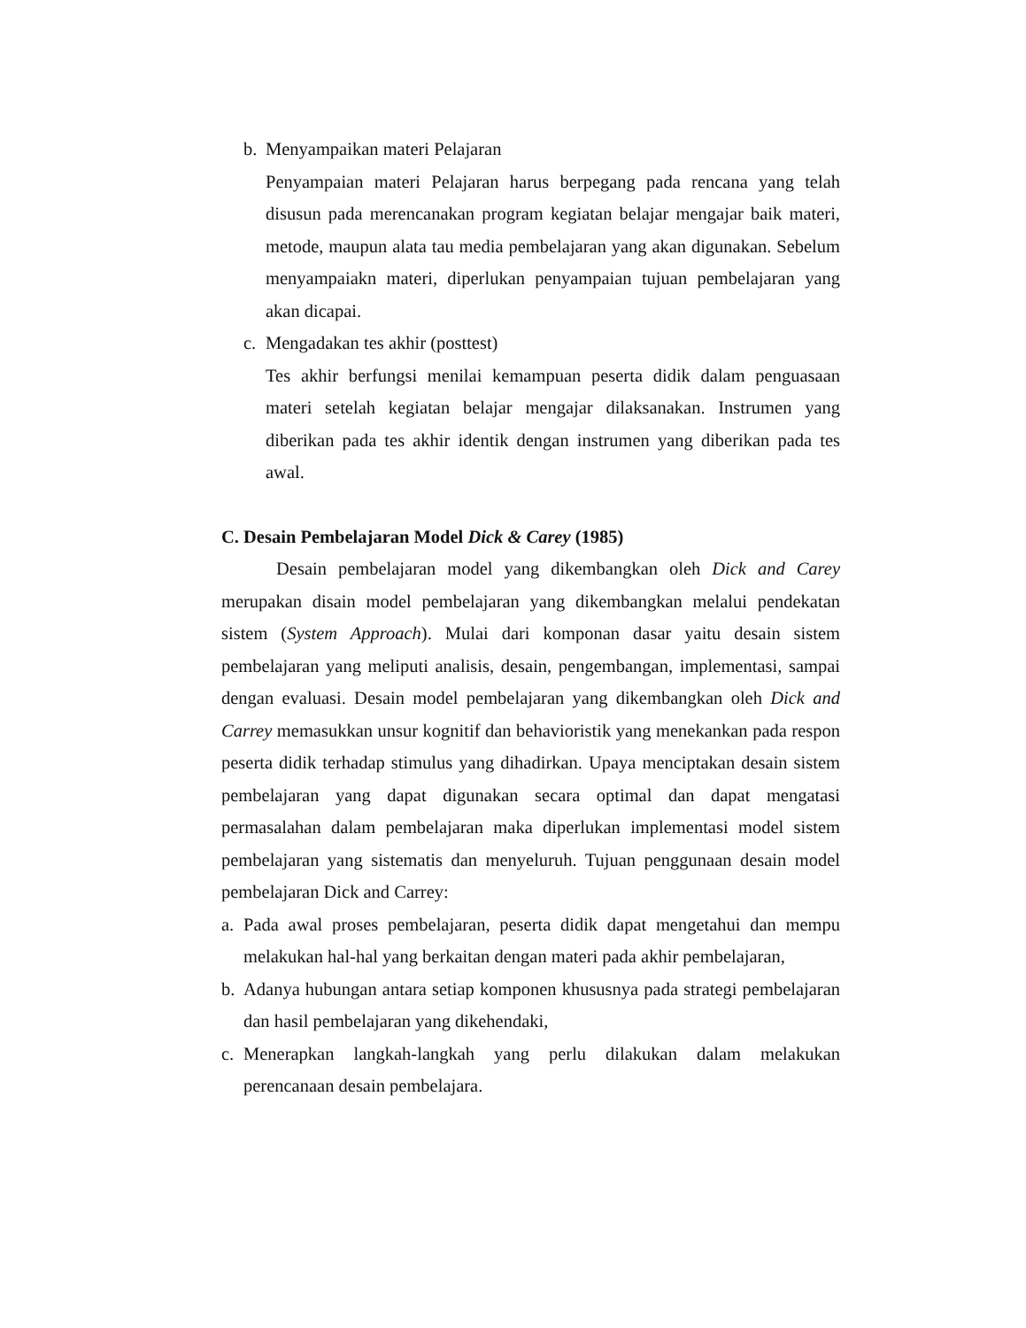b. Menyampaikan materi Pelajaran
Penyampaian materi Pelajaran harus berpegang pada rencana yang telah disusun pada merencanakan program kegiatan belajar mengajar baik materi, metode, maupun alata tau media pembelajaran yang akan digunakan. Sebelum menyampaiakn materi, diperlukan penyampaian tujuan pembelajaran yang akan dicapai.
c. Mengadakan tes akhir (posttest)
Tes akhir berfungsi menilai kemampuan peserta didik dalam penguasaan materi setelah kegiatan belajar mengajar dilaksanakan. Instrumen yang diberikan pada tes akhir identik dengan instrumen yang diberikan pada tes awal.
C. Desain Pembelajaran Model Dick & Carey (1985)
Desain pembelajaran model yang dikembangkan oleh Dick and Carey merupakan disain model pembelajaran yang dikembangkan melalui pendekatan sistem (System Approach). Mulai dari komponan dasar yaitu desain sistem pembelajaran yang meliputi analisis, desain, pengembangan, implementasi, sampai dengan evaluasi. Desain model pembelajaran yang dikembangkan oleh Dick and Carrey memasukkan unsur kognitif dan behavioristik yang menekankan pada respon peserta didik terhadap stimulus yang dihadirkan. Upaya menciptakan desain sistem pembelajaran yang dapat digunakan secara optimal dan dapat mengatasi permasalahan dalam pembelajaran maka diperlukan implementasi model sistem pembelajaran yang sistematis dan menyeluruh. Tujuan penggunaan desain model pembelajaran Dick and Carrey:
a. Pada awal proses pembelajaran, peserta didik dapat mengetahui dan mempu melakukan hal-hal yang berkaitan dengan materi pada akhir pembelajaran,
b. Adanya hubungan antara setiap komponen khususnya pada strategi pembelajaran dan hasil pembelajaran yang dikehendaki,
c. Menerapkan langkah-langkah yang perlu dilakukan dalam melakukan perencanaan desain pembelajara.